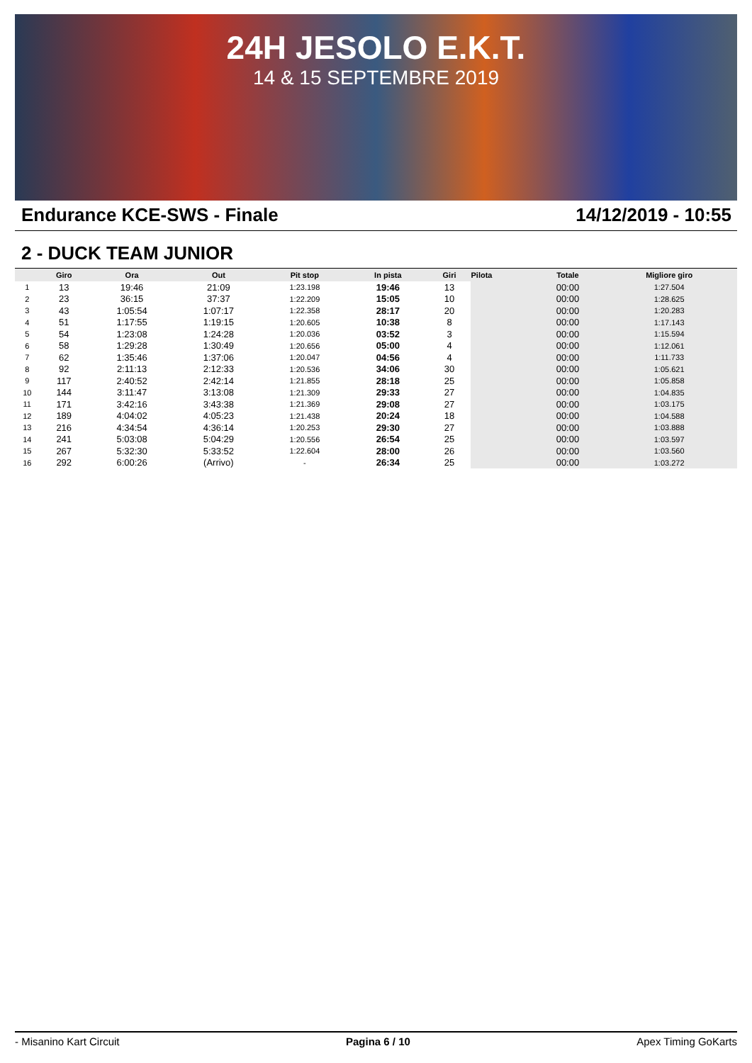24H JESOLO E.K.T.
14 & 15 SEPTEMBRE 2019
Endurance KCE-SWS - Finale 14/12/2019 - 10:55
2 - DUCK TEAM JUNIOR
| | Giro | Ora | Out | Pit stop | In pista | Giri | Pilota | Totale | Migliore giro |
| --- | --- | --- | --- | --- | --- | --- | --- | --- | --- |
| 1 | 13 | 19:46 | 21:09 | 1:23.198 | 19:46 | 13 | | 00:00 | 1:27.504 |
| 2 | 23 | 36:15 | 37:37 | 1:22.209 | 15:05 | 10 | | 00:00 | 1:28.625 |
| 3 | 43 | 1:05:54 | 1:07:17 | 1:22.358 | 28:17 | 20 | | 00:00 | 1:20.283 |
| 4 | 51 | 1:17:55 | 1:19:15 | 1:20.605 | 10:38 | 8 | | 00:00 | 1:17.143 |
| 5 | 54 | 1:23:08 | 1:24:28 | 1:20.036 | 03:52 | 3 | | 00:00 | 1:15.594 |
| 6 | 58 | 1:29:28 | 1:30:49 | 1:20.656 | 05:00 | 4 | | 00:00 | 1:12.061 |
| 7 | 62 | 1:35:46 | 1:37:06 | 1:20.047 | 04:56 | 4 | | 00:00 | 1:11.733 |
| 8 | 92 | 2:11:13 | 2:12:33 | 1:20.536 | 34:06 | 30 | | 00:00 | 1:05.621 |
| 9 | 117 | 2:40:52 | 2:42:14 | 1:21.855 | 28:18 | 25 | | 00:00 | 1:05.858 |
| 10 | 144 | 3:11:47 | 3:13:08 | 1:21.309 | 29:33 | 27 | | 00:00 | 1:04.835 |
| 11 | 171 | 3:42:16 | 3:43:38 | 1:21.369 | 29:08 | 27 | | 00:00 | 1:03.175 |
| 12 | 189 | 4:04:02 | 4:05:23 | 1:21.438 | 20:24 | 18 | | 00:00 | 1:04.588 |
| 13 | 216 | 4:34:54 | 4:36:14 | 1:20.253 | 29:30 | 27 | | 00:00 | 1:03.888 |
| 14 | 241 | 5:03:08 | 5:04:29 | 1:20.556 | 26:54 | 25 | | 00:00 | 1:03.597 |
| 15 | 267 | 5:32:30 | 5:33:52 | 1:22.604 | 28:00 | 26 | | 00:00 | 1:03.560 |
| 16 | 292 | 6:00:26 | (Arrivo) | - | 26:34 | 25 | | 00:00 | 1:03.272 |
- Misanino Kart Circuit Pagina 6 / 10 Apex Timing GoKarts